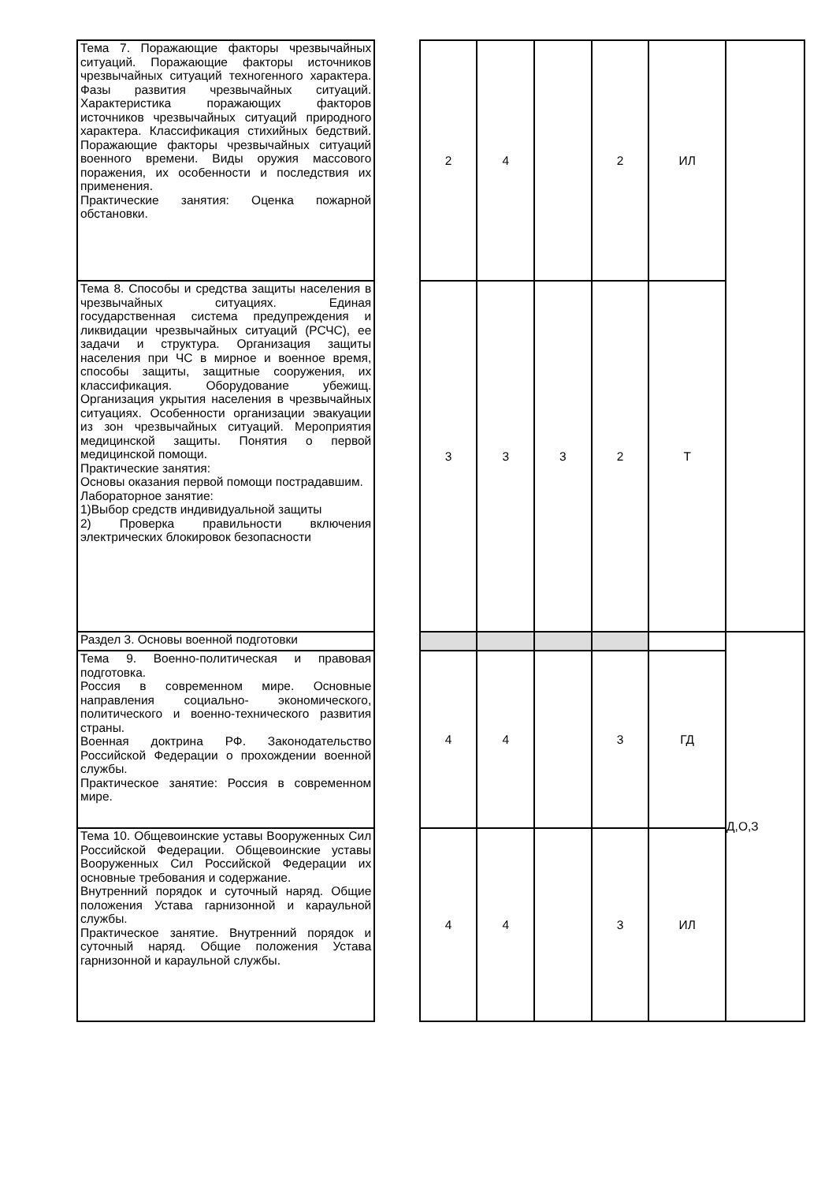| Тема 7. Поражающие факторы чрезвычайных ситуаций. Поражающие факторы источников чрезвычайных ситуаций техногенного характера. Фазы развития чрезвычайных ситуаций. Характеристика поражающих факторов источников чрезвычайных ситуаций природного характера. Классификация стихийных бедствий. Поражающие факторы чрезвычайных ситуаций военного времени. Виды оружия массового поражения, их особенности и последствия их применения. Практические занятия: Оценка пожарной обстановки. | | 2 | 4 | | 2 | ИЛ | |
| Тема 8. Способы и средства защиты населения в чрезвычайных ситуациях. Единая государственная система предупреждения и ликвидации чрезвычайных ситуаций (РСЧС), ее задачи и структура. Организация защиты населения при ЧС в мирное и военное время, способы защиты, защитные сооружения, их классификация. Оборудование убежищ. Организация укрытия населения в чрезвычайных ситуациях. Особенности организации эвакуации из зон чрезвычайных ситуаций. Мероприятия медицинской защиты. Понятия о первой медицинской помощи. Практические занятия: Основы оказания первой помощи пострадавшим. Лабораторное занятие: 1)Выбор средств индивидуальной защиты 2) Проверка правильности включения электрических блокировок безопасности | | 3 | 3 | 3 | 2 | Т | |
| Раздел 3. Основы военной подготовки | | | | | | | Д,О,З |
| Тема 9. Военно-политическая и правовая подготовка. Россия в современном мире. Основные направления социально- экономического, политического и военно-технического развития страны. Военная доктрина РФ. Законодательство Российской Федерации о прохождении военной службы. Практическое занятие: Россия в современном мире. | | 4 | 4 | | 3 | ГД | |
| Тема 10. Общевоинские уставы Вооруженных Сил Российской Федерации. Общевоинские уставы Вооруженных Сил Российской Федерации их основные требования и содержание. Внутренний порядок и суточный наряд. Общие положения Устава гарнизонной и караульной службы. Практическое занятие. Внутренний порядок и суточный наряд. Общие положения Устава гарнизонной и караульной службы. | | 4 | 4 | | 3 | ИЛ | |